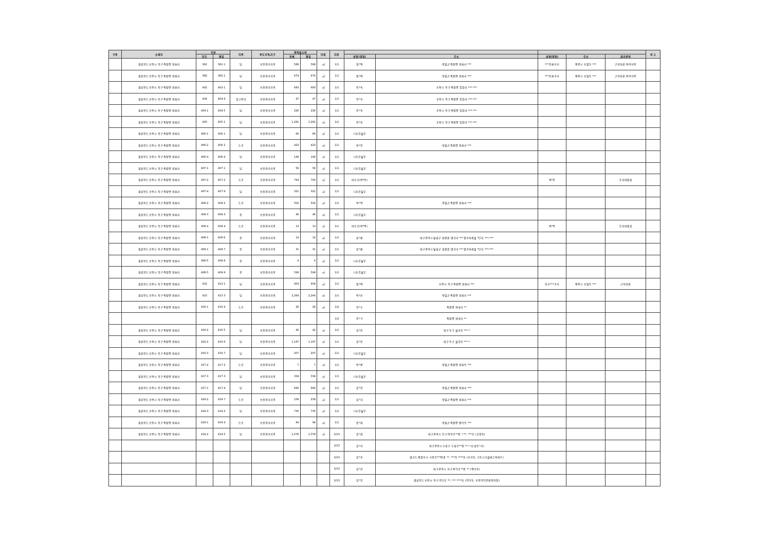| 구분 | 소재지 | 지번 | | 지목 | 용도지역,지구 | 면적및수량 | | 단위 | 지분 | | | | | | 비 고 |
| --- | --- | --- | --- | --- | --- | --- | --- | --- | --- | --- | --- | --- | --- | --- | --- |
| | | 당초 | 편입 | | | 전체 | 편입 | | | 성명(명칭) | 주소 | 성명(명칭) | 주소 | 권리관계 | |
| | 경상북도 포항시 북구 죽장면 방흥리 | 381 | 381-1 | 답 | 보전관리지역 | 589 | 589 | ㎡ | 1/1 | 정*택 | 영일군 죽장면 방흥리 *** | ***진흥공사 | 의왕시 포일동 *** | 근저당권,특약사항 | |
| | 경상북도 포항시 북구 죽장면 방흥리 | 382 | 382-1 | 답 | 보전관리지역 | 674 | 674 | ㎡ | 1/1 | 정*택 | 영일군 죽장면 방흥리 *** | ***진흥공사 | 의왕시 포일동 *** | 근저당권,특약사항 | |
| | 경상북도 포항시 북구 죽장면 방흥리 | 402 | 402-1 | 답 | 보전관리지역 | 683 | 683 | ㎡ | 1/1 | 이*숙 | 포항시 북구 죽장면 입암리 ***-*** | | | | |
| | 경상북도 포항시 북구 죽장면 방흥리 | 404 | 404-4 | 창고용지 | 보전관리지역 | 47 | 47 | ㎡ | 1/1 | 이*숙 | 포항시 북구 죽장면 입암리 ***-*** | | | | |
| | 경상북도 포항시 북구 죽장면 방흥리 | 404-1 | 404-5 | 답 | 보전관리지역 | 226 | 226 | ㎡ | 1/1 | 이*숙 | 포항시 북구 죽장면 입암리 ***-*** | | | | |
| | 경상북도 포항시 북구 죽장면 방흥리 | 405 | 405-1 | 답 | 보전관리지역 | 1,291 | 1,291 | ㎡ | 1/1 | 이*숙 | 포항시 북구 죽장면 입암리 ***-*** | | | | |
| | 경상북도 포항시 북구 죽장면 방흥리 | 406-1 | 406-1 | 답 | 보전관리지역 | 66 | 66 | ㎡ | 1/1 | (국)건설부 | | | | | |
| | 경상북도 포항시 북구 죽장면 방흥리 | 406-2 | 406-2 | 도로 | 보전관리지역 | 423 | 423 | ㎡ | 1/1 | 박*봉 | 영일군 죽장면 방흥리 *** | | | | |
| | 경상북도 포항시 북구 죽장면 방흥리 | 406-4 | 406-4 | 답 | 보전관리지역 | 149 | 149 | ㎡ | 1/1 | (국)건설부 | | | | | |
| | 경상북도 포항시 북구 죽장면 방흥리 | 407-1 | 407-1 | 답 | 보전관리지역 | 56 | 56 | ㎡ | 1/1 | (국)건설부 | | | | | |
| | 경상북도 포항시 북구 죽장면 방흥리 | 407-2 | 407-2 | 도로 | 보전관리지역 | 793 | 793 | ㎡ | 1/1 | 미등기(박*봉) | | 박*봉 | | 토지대장상 | |
| | 경상북도 포항시 북구 죽장면 방흥리 | 407-4 | 407-4 | 답 | 보전관리지역 | 321 | 321 | ㎡ | 1/1 | (국)건설부 | | | | | |
| | 경상북도 포항시 북구 죽장면 방흥리 | 408-2 | 408-2 | 도로 | 보전관리지역 | 502 | 502 | ㎡ | 1/1 | 박*백 | 영일군 죽장면 방흥리 *** | | | | |
| | 경상북도 포항시 북구 죽장면 방흥리 | 408-3 | 408-3 | 전 | 보전관리지역 | 46 | 46 | ㎡ | 1/1 | (국)건설부 | | | | | |
| | 경상북도 포항시 북구 죽장면 방흥리 | 408-4 | 408-4 | 도로 | 보전관리지역 | 13 | 13 | ㎡ | 1/1 | 미등기(박*백) | | 박*백 | | 토지대장상 | |
| | 경상북도 포항시 북구 죽장면 방흥리 | 408-1 | 408-6 | 전 | 보전관리지역 | 14 | 14 | ㎡ | 1/1 | 류*환 | 대구광역시 달성군 화원읍 명곡리 *** 명곡미래빌 *단지 ***-*** | | | | |
| | 경상북도 포항시 북구 죽장면 방흥리 | 408-1 | 408-7 | 전 | 보전관리지역 | 31 | 31 | ㎡ | 1/1 | 류*환 | 대구광역시 달성군 화원읍 명곡리 *** 명곡미래빌 *단지 ***-*** | | | | |
| | 경상북도 포항시 북구 죽장면 방흥리 | 408-5 | 408-8 | 전 | 보전관리지역 | 4 | 4 | ㎡ | 1/1 | (국)건설부 | | | | | |
| | 경상북도 포항시 북구 죽장면 방흥리 | 408-5 | 408-9 | 전 | 보전관리지역 | 599 | 599 | ㎡ | 1/1 | (국)건설부 | | | | | |
| | 경상북도 포항시 북구 죽장면 방흥리 | 412 | 412-1 | 답 | 보전관리지역 | 404 | 404 | ㎡ | 1/1 | 정*택 | 포항시 북구 죽장면 방흥리 *** | 한국***공사 | 의왕시 포일동 *** | 근저당권 | |
| | 경상북도 포항시 북구 죽장면 방흥리 | 415 | 415-3 | 답 | 보전관리지역 | 2,264 | 2,264 | ㎡ | 1/1 | 박*순 | 영일군 죽장면 방흥리 *** | | | | |
| | 경상북도 포항시 북구 죽장면 방흥리 | 416-1 | 416-4 | 도로 | 보전관리지역 | 28 | 28 | ㎡ | 1/2 | 이*수 | 죽장면 현내리 ** | | | | |
| | | | | | | | | | 1/2 | 이*구 | 죽장면 현내리 ** | | | | |
| | 경상북도 포항시 북구 죽장면 방흥리 | 416-2 | 416-5 | 답 | 보전관리지역 | 42 | 42 | ㎡ | 1/1 | 김*분 | 대구 동구 율하동 ***-* | | | | |
| | 경상북도 포항시 북구 죽장면 방흥리 | 416-2 | 416-6 | 답 | 보전관리지역 | 1,197 | 1,197 | ㎡ | 1/1 | 김*분 | 대구 동구 율하동 ***-* | | | | |
| | 경상북도 포항시 북구 죽장면 방흥리 | 416-3 | 416-7 | 답 | 보전관리지역 | 207 | 207 | ㎡ | 1/1 | (국)건설부 | | | | | |
| | 경상북도 포항시 북구 죽장면 방흥리 | 417-2 | 417-2 | 도로 | 보전관리지역 | 7 | 7 | ㎡ | 1/1 | 박*룡 | 영일군 죽장면 방흥동 *** | | | | |
| | 경상북도 포항시 북구 죽장면 방흥리 | 417-3 | 417-3 | 답 | 보전관리지역 | 334 | 334 | ㎡ | 1/1 | (국)건설부 | | | | | |
| | 경상북도 포항시 북구 죽장면 방흥리 | 417-1 | 417-4 | 답 | 보전관리지역 | 682 | 682 | ㎡ | 1/1 | 김*진 | 영일군 죽장면 방흥리 *** | | | | |
| | 경상북도 포항시 북구 죽장면 방흥리 | 418-2 | 418-7 | 도로 | 보전관리지역 | 239 | 239 | ㎡ | 1/1 | 심*지 | 영일군 죽장면 방흥리 *** | | | | |
| | 경상북도 포항시 북구 죽장면 방흥리 | 419-3 | 419-3 | 답 | 보전관리지역 | 735 | 735 | ㎡ | 1/1 | (국)건설부 | | | | | |
| | 경상북도 포항시 북구 죽장면 방흥리 | 419-1 | 419-4 | 도로 | 보전관리지역 | 94 | 94 | ㎡ | 1/1 | 임*대 | 영일군 죽장면 합덕동 *** | | | | |
| | 경상북도 포항시 북구 죽장면 방흥리 | 419-2 | 419-5 | 답 | 보전관리지역 | 1,078 | 1,078 | ㎡ | 2/13 | 김*화 | 대구광역시 동구 아양로**길 *-**, ***호 (신암동) | | | | |
| | | | | | | | | | 2/13 | 김*자 | 대구광역시 수성구 수성로**길 **-* (수성동*가) | | | | |
| | | | | | | | | | 2/13 | 김*숙 | 경기도 의정부시 시민로***번길 **, ***동 ****호 (신곡동, 극동스타클래스아파트) | | | | |
| | | | | | | | | | 2/13 | 김*선 | 대구광역시 서구 통학로**길 ** (평리동) | | | | |
| | | | | | | | | | 2/13 | 김*진 | 경상북도 포항시 북구 양덕로 **, *** ****호 (양덕동, 포항양덕풍림아이원) | | | | |